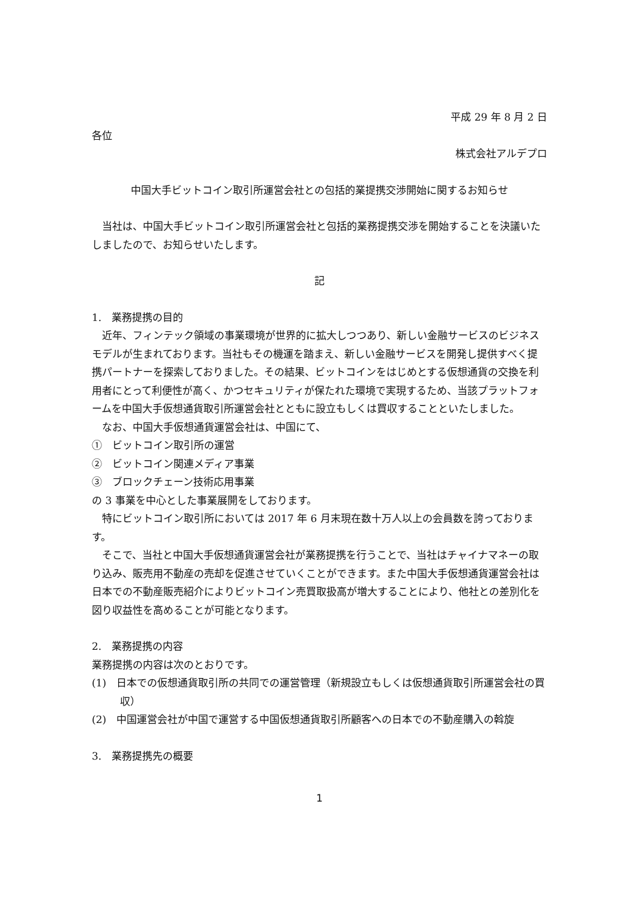平成 29 年 8 月 2 日
各位
株式会社アルデプロ
中国大手ビットコイン取引所運営会社との包括的業提携交渉開始に関するお知らせ
当社は、中国大手ビットコイン取引所運営会社と包括的業務提携交渉を開始することを決議いたしましたので、お知らせいたします。
記
1.　業務提携の目的
近年、フィンテック領域の事業環境が世界的に拡大しつつあり、新しい金融サービスのビジネスモデルが生まれております。当社もその機運を踏まえ、新しい金融サービスを開発し提供すべく提携パートナーを探索しておりました。その結果、ビットコインをはじめとする仮想通貨の交換を利用者にとって利便性が高く、かつセキュリティが保たれた環境で実現するため、当該プラットフォームを中国大手仮想通貨取引所運営会社とともに設立もしくは買収することといたしました。
なお、中国大手仮想通貨運営会社は、中国にて、
①　ビットコイン取引所の運営
②　ビットコイン関連メディア事業
③　ブロックチェーン技術応用事業
の 3 事業を中心とした事業展開をしております。
特にビットコイン取引所においては 2017 年 6 月末現在数十万人以上の会員数を誇っております。
そこで、当社と中国大手仮想通貨運営会社が業務提携を行うことで、当社はチャイナマネーの取り込み、販売用不動産の売却を促進させていくことができます。また中国大手仮想通貨運営会社は日本での不動産販売紹介によりビットコイン売買取扱高が増大することにより、他社との差別化を図り収益性を高めることが可能となります。
2.　業務提携の内容
業務提携の内容は次のとおりです。
(1)　日本での仮想通貨取引所の共同での運営管理（新規設立もしくは仮想通貨取引所運営会社の買収）
(2)　中国運営会社が中国で運営する中国仮想通貨取引所顧客への日本での不動産購入の斡旋
3.　業務提携先の概要
1